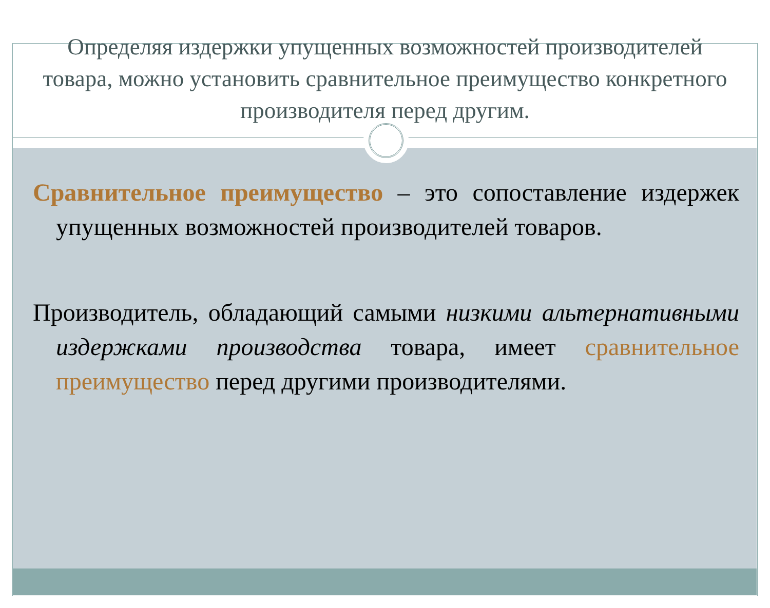Определяя издержки упущенных возможностей производителей товара, можно установить сравнительное преимущество конкретного производителя перед другим.
Сравнительное преимущество – это сопоставление издержек упущенных возможностей производителей товаров.
Производитель, обладающий самыми низкими альтернативными издержками производства товара, имеет сравнительное преимущество перед другими производителями.